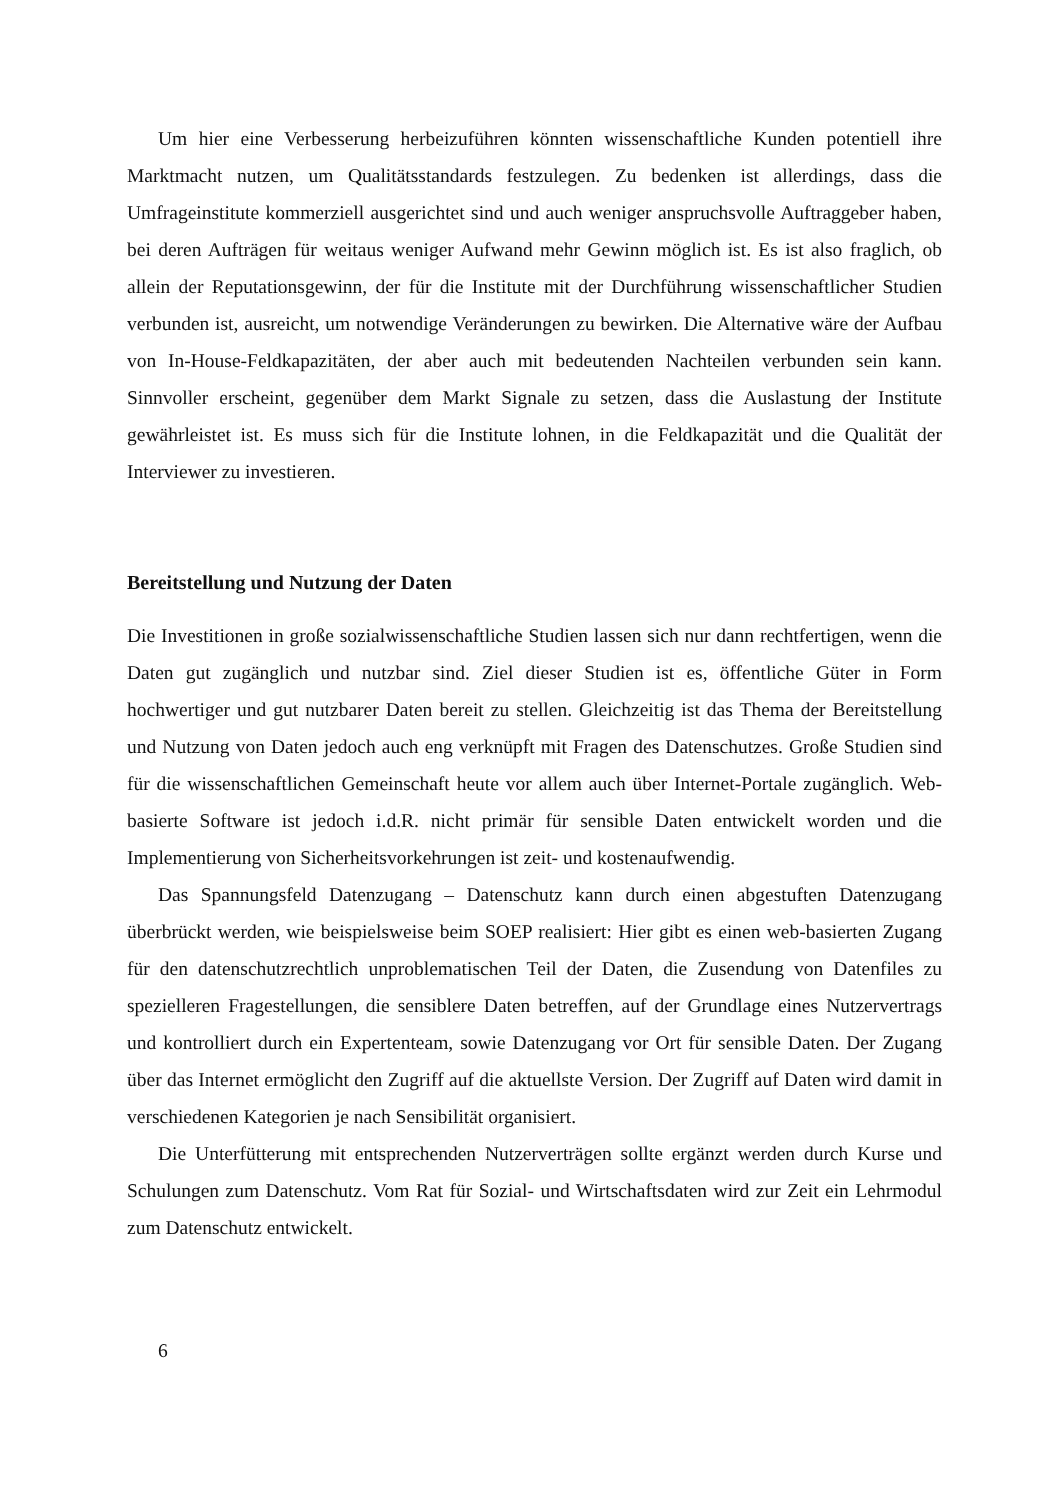Um hier eine Verbesserung herbeizuführen könnten wissenschaftliche Kunden potentiell ihre Marktmacht nutzen, um Qualitätsstandards festzulegen. Zu bedenken ist allerdings, dass die Umfrageinstitute kommerziell ausgerichtet sind und auch weniger anspruchsvolle Auftraggeber haben, bei deren Aufträgen für weitaus weniger Aufwand mehr Gewinn möglich ist. Es ist also fraglich, ob allein der Reputationsgewinn, der für die Institute mit der Durchführung wissenschaftlicher Studien verbunden ist, ausreicht, um notwendige Veränderungen zu bewirken. Die Alternative wäre der Aufbau von In-House-Feldkapazitäten, der aber auch mit bedeutenden Nachteilen verbunden sein kann. Sinnvoller erscheint, gegenüber dem Markt Signale zu setzen, dass die Auslastung der Institute gewährleistet ist. Es muss sich für die Institute lohnen, in die Feldkapazität und die Qualität der Interviewer zu investieren.
Bereitstellung und Nutzung der Daten
Die Investitionen in große sozialwissenschaftliche Studien lassen sich nur dann rechtfertigen, wenn die Daten gut zugänglich und nutzbar sind. Ziel dieser Studien ist es, öffentliche Güter in Form hochwertiger und gut nutzbarer Daten bereit zu stellen. Gleichzeitig ist das Thema der Bereitstellung und Nutzung von Daten jedoch auch eng verknüpft mit Fragen des Datenschutzes. Große Studien sind für die wissenschaftlichen Gemeinschaft heute vor allem auch über Internet-Portale zugänglich. Web-basierte Software ist jedoch i.d.R. nicht primär für sensible Daten entwickelt worden und die Implementierung von Sicherheitsvorkehrungen ist zeit- und kostenaufwendig.
Das Spannungsfeld Datenzugang – Datenschutz kann durch einen abgestuften Datenzugang überbrückt werden, wie beispielsweise beim SOEP realisiert: Hier gibt es einen web-basierten Zugang für den datenschutzrechtlich unproblematischen Teil der Daten, die Zusendung von Datenfiles zu spezielleren Fragestellungen, die sensiblere Daten betreffen, auf der Grundlage eines Nutzervertrags und kontrolliert durch ein Expertenteam, sowie Datenzugang vor Ort für sensible Daten. Der Zugang über das Internet ermöglicht den Zugriff auf die aktuellste Version. Der Zugriff auf Daten wird damit in verschiedenen Kategorien je nach Sensibilität organisiert.
Die Unterfütterung mit entsprechenden Nutzerverträgen sollte ergänzt werden durch Kurse und Schulungen zum Datenschutz. Vom Rat für Sozial- und Wirtschaftsdaten wird zur Zeit ein Lehrmodul zum Datenschutz entwickelt.
6